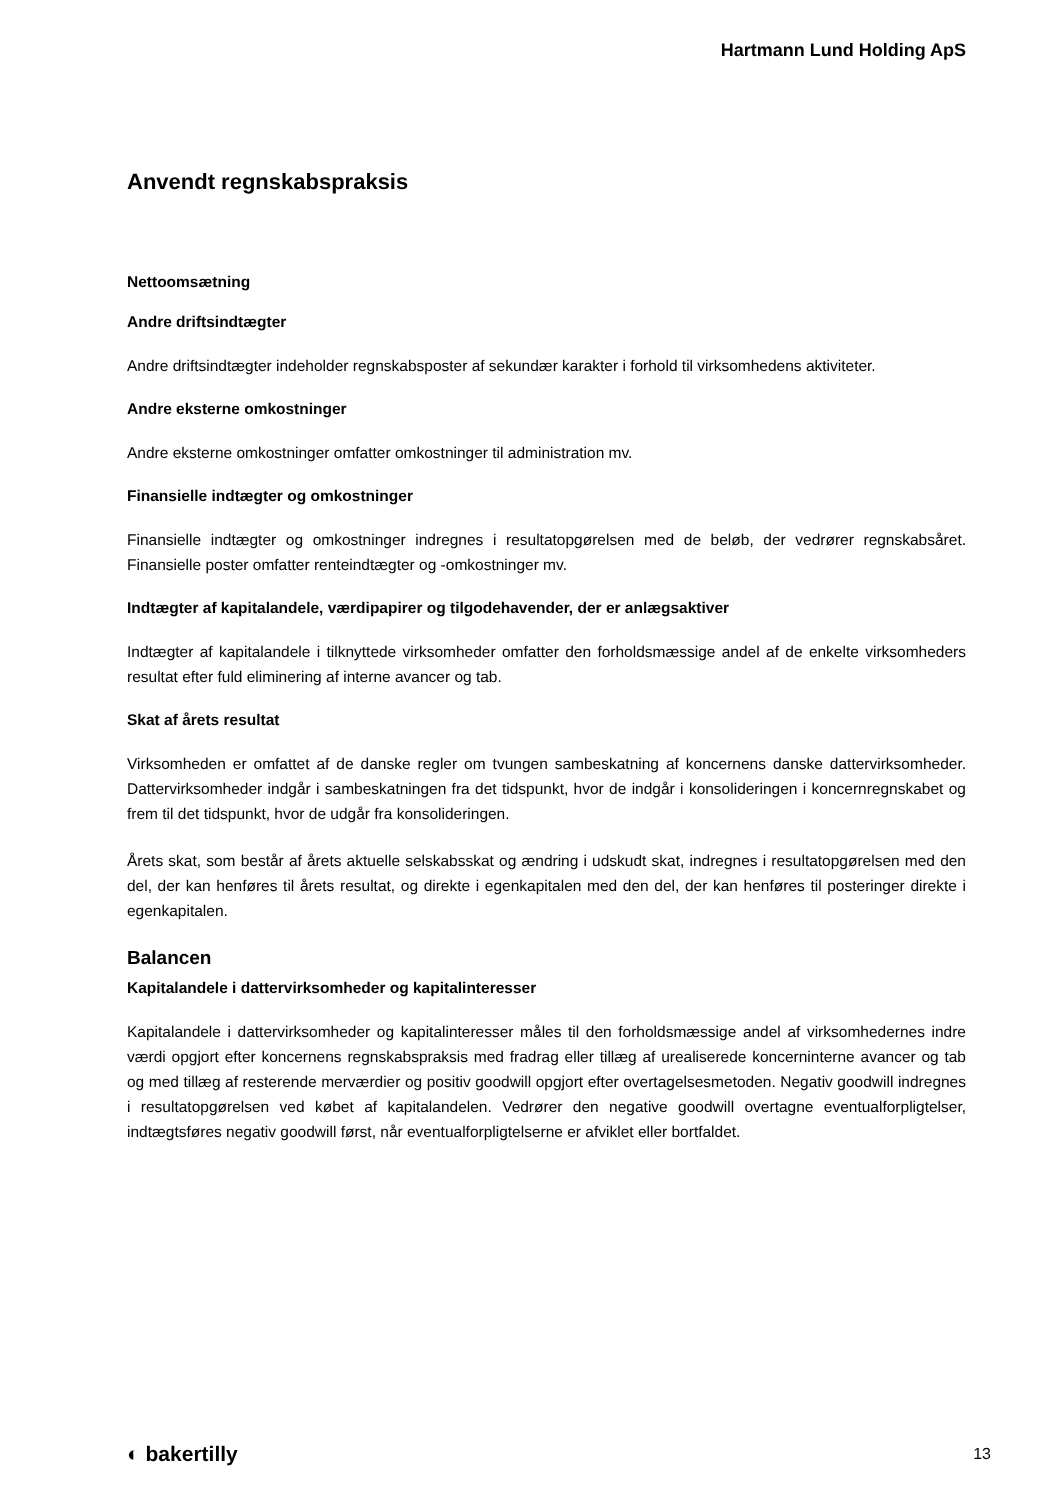Hartmann Lund Holding ApS
Anvendt regnskabspraksis
Nettoomsætning
Andre driftsindtægter
Andre driftsindtægter indeholder regnskabsposter af sekundær karakter i forhold til virksomhedens aktiviteter.
Andre eksterne omkostninger
Andre eksterne omkostninger omfatter omkostninger til administration mv.
Finansielle indtægter og omkostninger
Finansielle indtægter og omkostninger indregnes i resultatopgørelsen med de beløb, der vedrører regnskabsåret. Finansielle poster omfatter renteindtægter og -omkostninger mv.
Indtægter af kapitalandele, værdipapirer og tilgodehavender, der er anlægsaktiver
Indtægter af kapitalandele i tilknyttede virksomheder omfatter den forholdsmæssige andel af de enkelte virksomheders resultat efter fuld eliminering af interne avancer og tab.
Skat af årets resultat
Virksomheden er omfattet af de danske regler om tvungen sambeskatning af koncernens danske dattervirksomheder. Dattervirksomheder indgår i sambeskatningen fra det tidspunkt, hvor de indgår i konsolideringen i koncernregnskabet og frem til det tidspunkt, hvor de udgår fra konsolideringen.
Årets skat, som består af årets aktuelle selskabsskat og ændring i udskudt skat, indregnes i resultatopgørelsen med den del, der kan henføres til årets resultat, og direkte i egenkapitalen med den del, der kan henføres til posteringer direkte i egenkapitalen.
Balancen
Kapitalandele i dattervirksomheder og kapitalinteresser
Kapitalandele i dattervirksomheder og kapitalinteresser måles til den forholdsmæssige andel af virksomhedernes indre værdi opgjort efter koncernens regnskabspraksis med fradrag eller tillæg af urealiserede koncerninterne avancer og tab og med tillæg af resterende merværdier og positiv goodwill opgjort efter overtagelsesmetoden. Negativ goodwill indregnes i resultatopgørelsen ved købet af kapitalandelen. Vedrører den negative goodwill overtagne eventualforpligtelser, indtægtsføres negativ goodwill først, når eventualforpligtelserne er afviklet eller bortfaldet.
◐ bakertilly 13